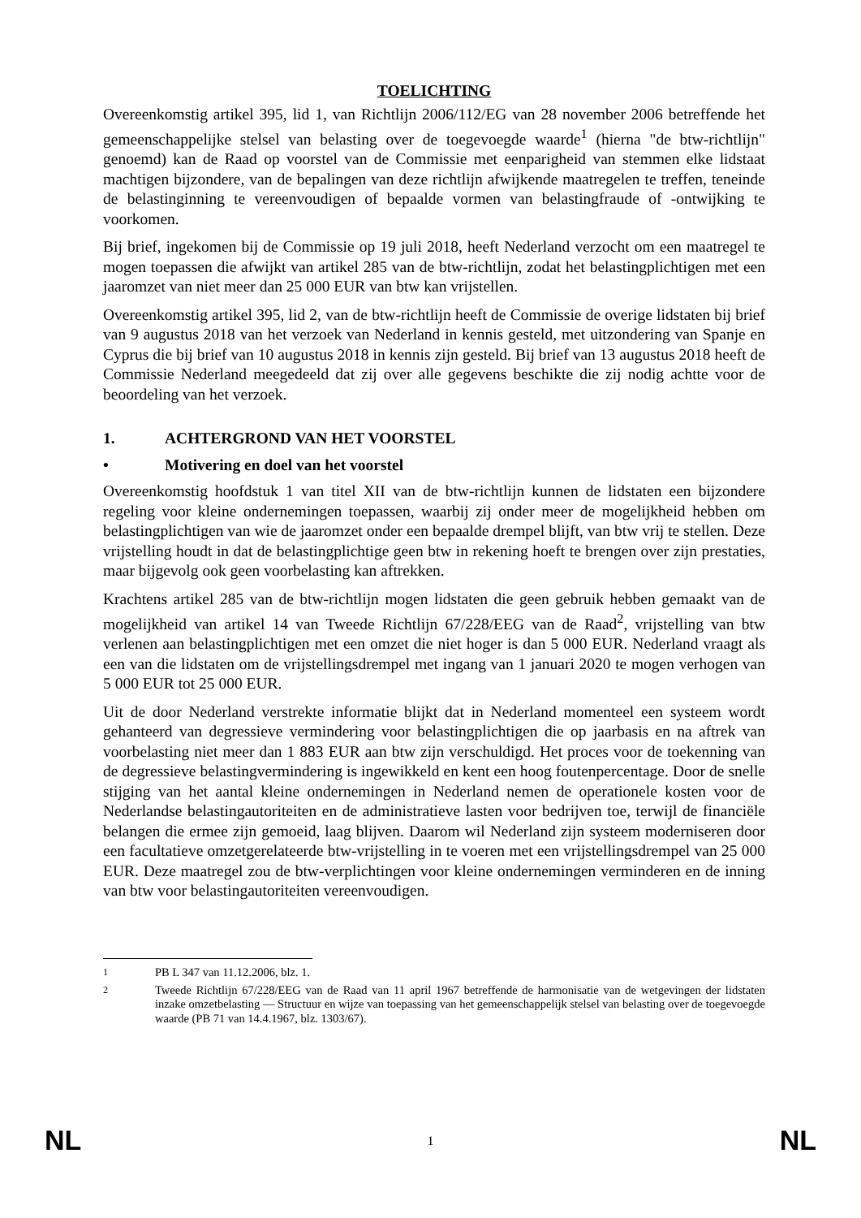TOELICHTING
Overeenkomstig artikel 395, lid 1, van Richtlijn 2006/112/EG van 28 november 2006 betreffende het gemeenschappelijke stelsel van belasting over de toegevoegde waarde<sup>1</sup> (hierna "de btw-richtlijn" genoemd) kan de Raad op voorstel van de Commissie met eenparigheid van stemmen elke lidstaat machtigen bijzondere, van de bepalingen van deze richtlijn afwijkende maatregelen te treffen, teneinde de belastinginning te vereenvoudigen of bepaalde vormen van belastingfraude of -ontwijking te voorkomen.
Bij brief, ingekomen bij de Commissie op 19 juli 2018, heeft Nederland verzocht om een maatregel te mogen toepassen die afwijkt van artikel 285 van de btw-richtlijn, zodat het belastingplichtigen met een jaaromzet van niet meer dan 25 000 EUR van btw kan vrijstellen.
Overeenkomstig artikel 395, lid 2, van de btw-richtlijn heeft de Commissie de overige lidstaten bij brief van 9 augustus 2018 van het verzoek van Nederland in kennis gesteld, met uitzondering van Spanje en Cyprus die bij brief van 10 augustus 2018 in kennis zijn gesteld. Bij brief van 13 augustus 2018 heeft de Commissie Nederland meegedeeld dat zij over alle gegevens beschikte die zij nodig achtte voor de beoordeling van het verzoek.
1. ACHTERGROND VAN HET VOORSTEL
• Motivering en doel van het voorstel
Overeenkomstig hoofdstuk 1 van titel XII van de btw-richtlijn kunnen de lidstaten een bijzondere regeling voor kleine ondernemingen toepassen, waarbij zij onder meer de mogelijkheid hebben om belastingplichtigen van wie de jaaromzet onder een bepaalde drempel blijft, van btw vrij te stellen. Deze vrijstelling houdt in dat de belastingplichtige geen btw in rekening hoeft te brengen over zijn prestaties, maar bijgevolg ook geen voorbelasting kan aftrekken.
Krachtens artikel 285 van de btw-richtlijn mogen lidstaten die geen gebruik hebben gemaakt van de mogelijkheid van artikel 14 van Tweede Richtlijn 67/228/EEG van de Raad<sup>2</sup>, vrijstelling van btw verlenen aan belastingplichtigen met een omzet die niet hoger is dan 5 000 EUR. Nederland vraagt als een van die lidstaten om de vrijstellingsdrempel met ingang van 1 januari 2020 te mogen verhogen van 5 000 EUR tot 25 000 EUR.
Uit de door Nederland verstrekte informatie blijkt dat in Nederland momenteel een systeem wordt gehanteerd van degressieve vermindering voor belastingplichtigen die op jaarbasis en na aftrek van voorbelasting niet meer dan 1 883 EUR aan btw zijn verschuldigd. Het proces voor de toekenning van de degressieve belastingvermindering is ingewikkeld en kent een hoog foutenpercentage. Door de snelle stijging van het aantal kleine ondernemingen in Nederland nemen de operationele kosten voor de Nederlandse belastingautoriteiten en de administratieve lasten voor bedrijven toe, terwijl de financiële belangen die ermee zijn gemoeid, laag blijven. Daarom wil Nederland zijn systeem moderniseren door een facultatieve omzetgerelateerde btw-vrijstelling in te voeren met een vrijstellingsdrempel van 25 000 EUR. Deze maatregel zou de btw-verplichtingen voor kleine ondernemingen verminderen en de inning van btw voor belastingautoriteiten vereenvoudigen.
<sup>1</sup> PB L 347 van 11.12.2006, blz. 1.
<sup>2</sup> Tweede Richtlijn 67/228/EEG van de Raad van 11 april 1967 betreffende de harmonisatie van de wetgevingen der lidstaten inzake omzetbelasting — Structuur en wijze van toepassing van het gemeenschappelijk stelsel van belasting over de toegevoegde waarde (PB 71 van 14.4.1967, blz. 1303/67).
NL 1 NL